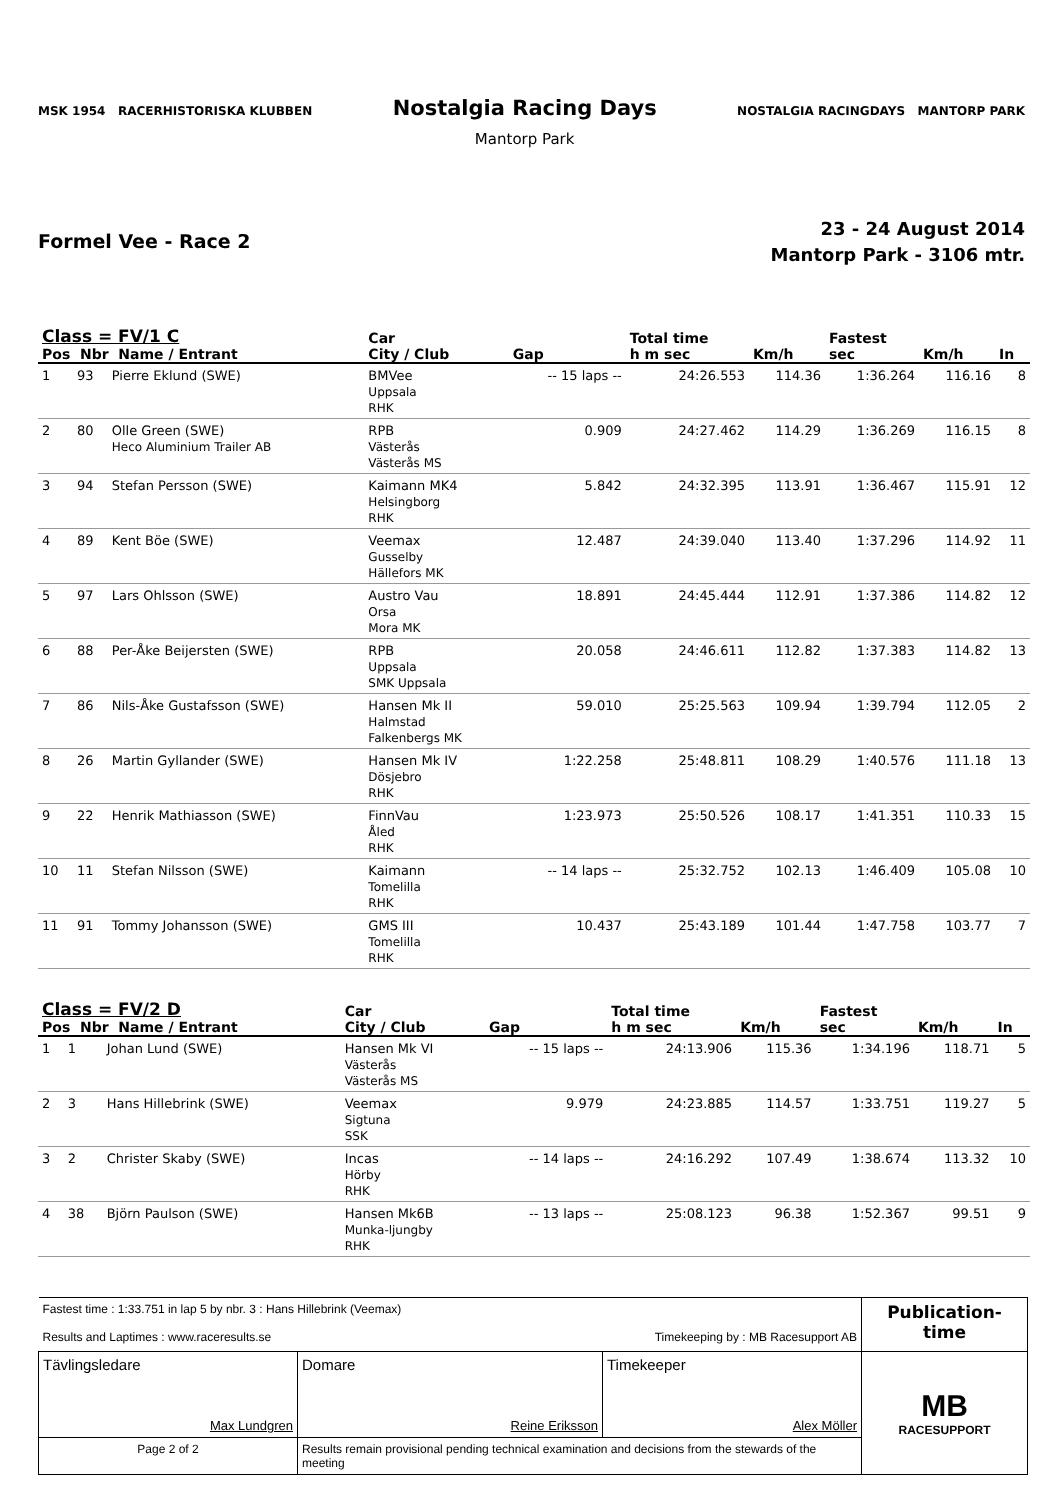MSK 1954 RACERHISTORISKA KLUBBEN
Nostalgia Racing Days
Mantorp Park
NOSTALGIA RACINGDAYS MANTORP PARK
Formel Vee - Race 2
23 - 24 August 2014
Mantorp Park - 3106 mtr.
| Class = FV/1 C Pos Nbr Name / Entrant | | | Car City / Club | Gap | Total time h m sec | Km/h | Fastest sec | Km/h | In |
| --- | --- | --- | --- | --- | --- | --- | --- | --- | --- |
| 1 | 93 | Pierre Eklund (SWE) | BMVee Uppsala RHK | -- 15 laps -- | 24:26.553 | 114.36 | 1:36.264 | 116.16 | 8 |
| 2 | 80 | Olle Green (SWE) Heco Aluminium Trailer AB | RPB Västerås Västerås MS | 0.909 | 24:27.462 | 114.29 | 1:36.269 | 116.15 | 8 |
| 3 | 94 | Stefan Persson (SWE) | Kaimann MK4 Helsingborg RHK | 5.842 | 24:32.395 | 113.91 | 1:36.467 | 115.91 | 12 |
| 4 | 89 | Kent Böe (SWE) | Veemax Gusselby Hällefors MK | 12.487 | 24:39.040 | 113.40 | 1:37.296 | 114.92 | 11 |
| 5 | 97 | Lars Ohlsson (SWE) | Austro Vau Orsa Mora MK | 18.891 | 24:45.444 | 112.91 | 1:37.386 | 114.82 | 12 |
| 6 | 88 | Per-Åke Beijersten (SWE) | RPB Uppsala SMK Uppsala | 20.058 | 24:46.611 | 112.82 | 1:37.383 | 114.82 | 13 |
| 7 | 86 | Nils-Åke Gustafsson (SWE) | Hansen Mk II Halmstad Falkenbergs MK | 59.010 | 25:25.563 | 109.94 | 1:39.794 | 112.05 | 2 |
| 8 | 26 | Martin Gyllander (SWE) | Hansen Mk IV Dösjebro RHK | 1:22.258 | 25:48.811 | 108.29 | 1:40.576 | 111.18 | 13 |
| 9 | 22 | Henrik Mathiasson (SWE) | FinnVau Åled RHK | 1:23.973 | 25:50.526 | 108.17 | 1:41.351 | 110.33 | 15 |
| 10 | 11 | Stefan Nilsson (SWE) | Kaimann Tomelilla RHK | -- 14 laps -- | 25:32.752 | 102.13 | 1:46.409 | 105.08 | 10 |
| 11 | 91 | Tommy Johansson (SWE) | GMS III Tomelilla RHK | 10.437 | 25:43.189 | 101.44 | 1:47.758 | 103.77 | 7 |
| Class = FV/2 D Pos Nbr Name / Entrant | | | Car City / Club | Gap | Total time h m sec | Km/h | Fastest sec | Km/h | In |
| --- | --- | --- | --- | --- | --- | --- | --- | --- | --- |
| 1 | 1 | Johan Lund (SWE) | Hansen Mk VI Västerås Västerås MS | -- 15 laps -- | 24:13.906 | 115.36 | 1:34.196 | 118.71 | 5 |
| 2 | 3 | Hans Hillebrink (SWE) | Veemax Sigtuna SSK | 9.979 | 24:23.885 | 114.57 | 1:33.751 | 119.27 | 5 |
| 3 | 2 | Christer Skaby (SWE) | Incas Hörby RHK | -- 14 laps -- | 24:16.292 | 107.49 | 1:38.674 | 113.32 | 10 |
| 4 | 38 | Björn Paulson (SWE) | Hansen Mk6B Munka-ljungby RHK | -- 13 laps -- | 25:08.123 | 96.38 | 1:52.367 | 99.51 | 9 |
| Fastest time : 1:33.751 in lap 5 by nbr. 3 : Hans Hillebrink (Veemax) Results and Laptimes : www.raceresults.se Timekeeping by : MB Racesupport AB | | | Publication-time |
| Tävlingsledare Max Lundgren | Domare Reine Eriksson | Timekeeper Alex Möller | MB RACESUPPORT |
| Page 2 of 2 | Results remain provisional pending technical examination and decisions from the stewards of the meeting | | |